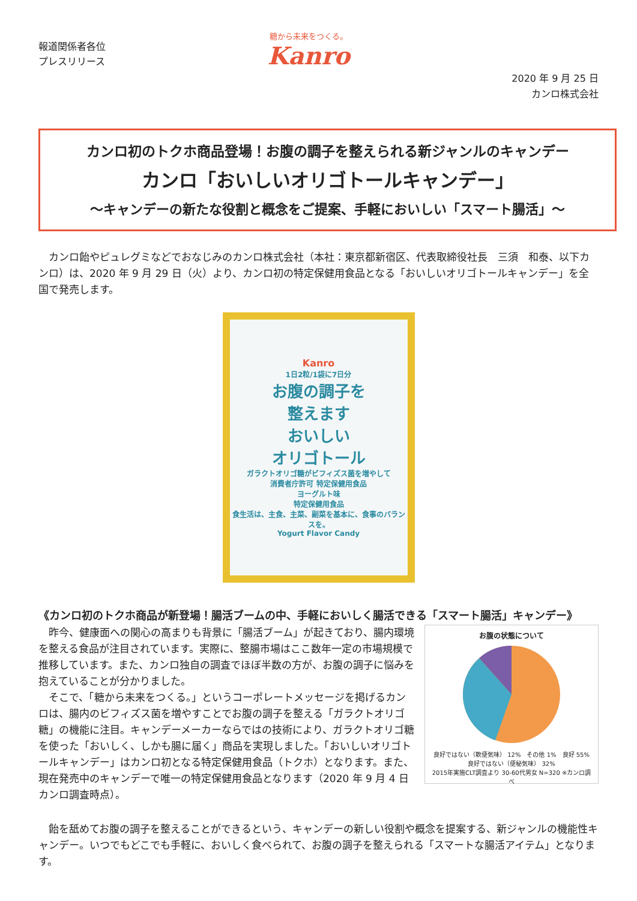報道関係者各位
プレスリリース
糖から未来をつくる。
Kanro
2020 年 9 月 25 日
カンロ株式会社
カンロ初のトクホ商品登場！お腹の調子を整えられる新ジャンルのキャンデー
カンロ「おいしいオリゴトールキャンデー」
～キャンデーの新たな役割と概念をご提案、手軽においしい「スマート腸活」～
　カンロ飴やピュレグミなどでおなじみのカンロ株式会社（本社：東京都新宿区、代表取締役社長　三須　和泰、以下カンロ）は、2020 年 9 月 29 日（火）より、カンロ初の特定保健用食品となる「おいしいオリゴトールキャンデー」を全国で発売します。
Kanro
1日2粒/1袋に7日分
お腹の調子を
整えます
おいしい
オリゴトール
ガラクトオリゴ糖がビフィズス菌を増やして
消費者庁許可 特定保健用食品
ヨーグルト味
特定保健用食品
食生活は、主食、主菜、副菜を基本に、食事のバランスを。
Yogurt Flavor Candy
《カンロ初のトクホ商品が新登場！腸活ブームの中、手軽においしく腸活できる「スマート腸活」キャンデー》
　昨今、健康面への関心の高まりも背景に「腸活ブーム」が起きており、腸内環境を整える食品が注目されています。実際に、整腸市場はここ数年一定の市場規模で推移しています。また、カンロ独自の調査でほぼ半数の方が、お腹の調子に悩みを抱えていることが分かりました。
　そこで、「糖から未来をつくる。」というコーポレートメッセージを掲げるカンロは、腸内のビフィズス菌を増やすことでお腹の調子を整える「ガラクトオリゴ糖」の機能に注目。キャンデーメーカーならではの技術により、ガラクトオリゴ糖を使った「おいしく、しかも腸に届く」商品を実現しました。「おいしいオリゴトールキャンデー」はカンロ初となる特定保健用食品（トクホ）となります。また、現在発売中のキャンデーで唯一の特定保健用食品となります（2020 年 9 月 4 日カンロ調査時点）。
お腹の状態について
良好ではない（軟便気味） 12%　その他 1%　良好 55%　良好ではない（便秘気味） 32%
2015年実施CLT調査より 30-60代男女 N=320 ※カンロ調べ
　飴を舐めてお腹の調子を整えることができるという、キャンデーの新しい役割や概念を提案する、新ジャンルの機能性キャンデー。いつでもどこでも手軽に、おいしく食べられて、お腹の調子を整えられる「スマートな腸活アイテム」となります。